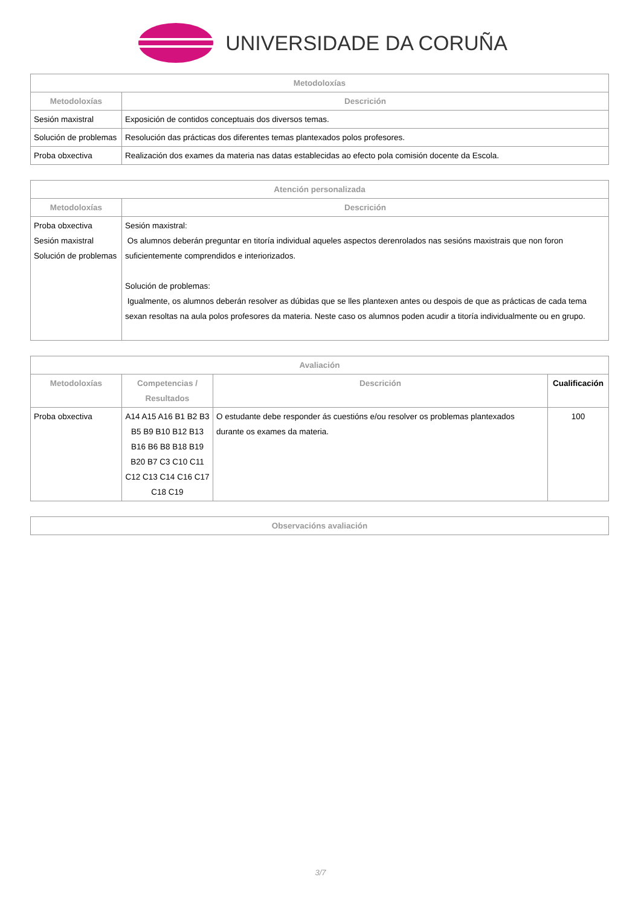UNIVERSIDADE DA CORUÑA
| Metodoloxías | |
| --- | --- |
| Metodoloxías | Descrición |
| Sesión maxistral | Exposición de contidos conceptuais dos diversos temas. |
| Solución de problemas | Resolución das prácticas dos diferentes temas plantexados polos profesores. |
| Proba obxectiva | Realización dos exames da materia nas datas establecidas ao efecto pola comisión docente da Escola. |
| Atención personalizada | |
| --- | --- |
| Metodoloxías | Descrición |
| Proba obxectiva Sesión maxistral Solución de problemas | Sesión maxistral: Os alumnos deberán preguntar en titoría individual aqueles aspectos derenrolados nas sesións maxistrais que non foron suficientemente comprendidos e interiorizados. Solución de problemas: Igualmente, os alumnos deberán resolver as dúbidas que se lles plantexen antes ou despois de que as prácticas de cada tema sexan resoltas na aula polos profesores da materia. Neste caso os alumnos poden acudir a titoría individualmente ou en grupo. |
| Avaliación | | | |
| --- | --- | --- | --- |
| Metodoloxías | Competencias / Resultados | Descrición | Cualificación |
| Proba obxectiva | A14 A15 A16 B1 B2 B3 B5 B9 B10 B12 B13 B16 B6 B8 B18 B19 B20 B7 C3 C10 C11 C12 C13 C14 C16 C17 C18 C19 | O estudante debe responder ás cuestións e/ou resolver os problemas plantexados durante os exames da materia. | 100 |
| Observacións avaliación |
| --- |
3/7